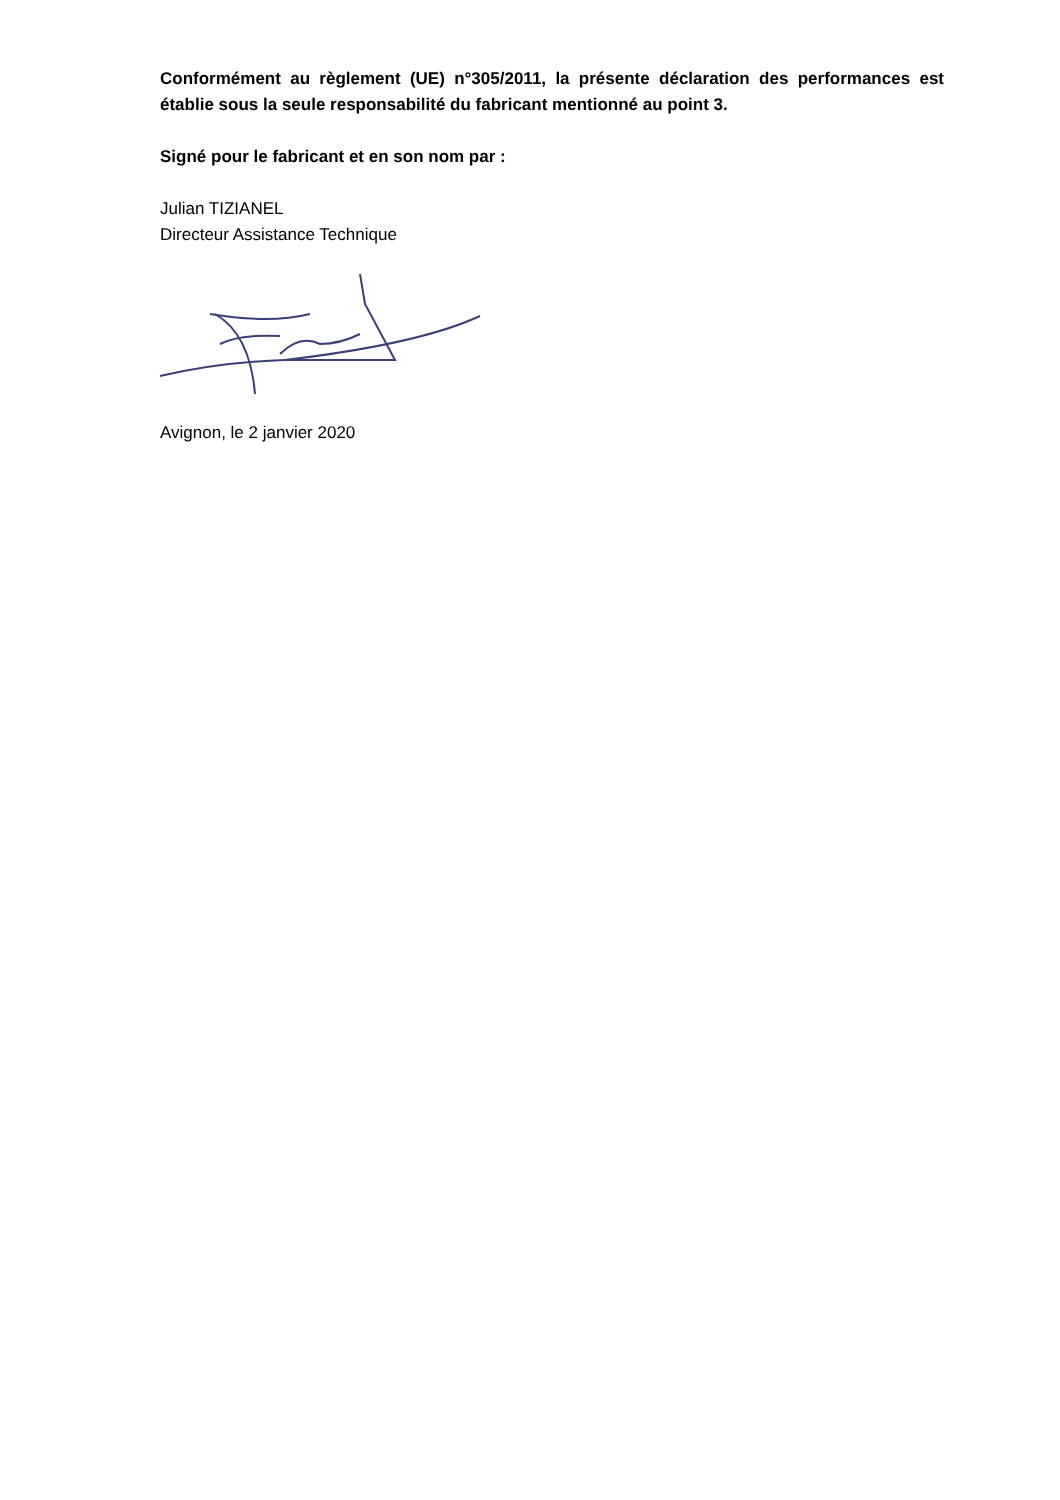Conformément au règlement (UE) n°305/2011, la présente déclaration des performances est établie sous la seule responsabilité du fabricant mentionné au point 3.
Signé pour le fabricant et en son nom par :
Julian TIZIANEL
Directeur Assistance Technique
Avignon, le 2 janvier 2020